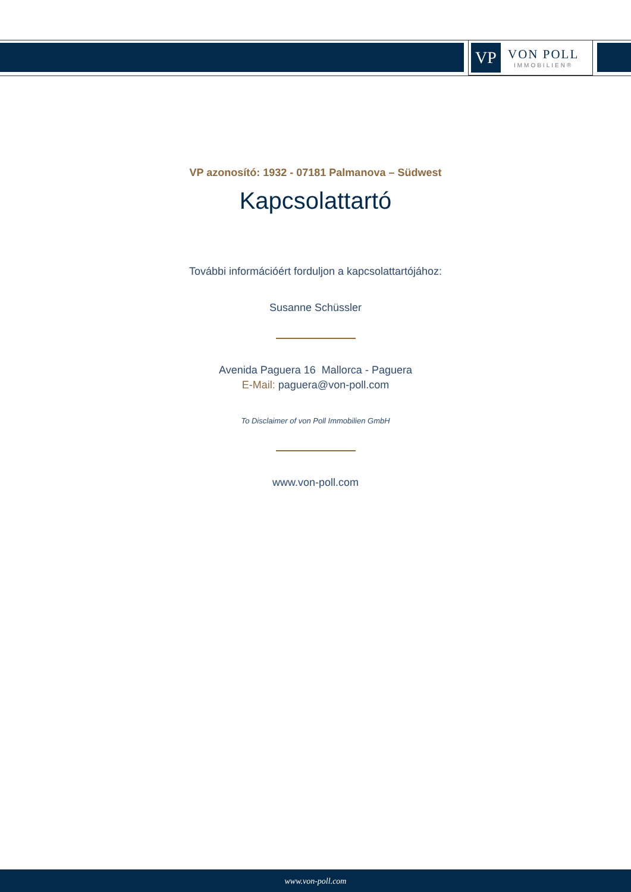VP
VON POLL
IMMOBILIEN®
VP azonosító: 1932 - 07181 Palmanova – Südwest
Kapcsolattartó
További információért forduljon a kapcsolattartójához:
Susanne Schüssler
Avenida Paguera 16 Mallorca - Paguera
E-Mail: paguera@von-poll.com
To Disclaimer of von Poll Immobilien GmbH
www.von-poll.com
www.von-poll.com